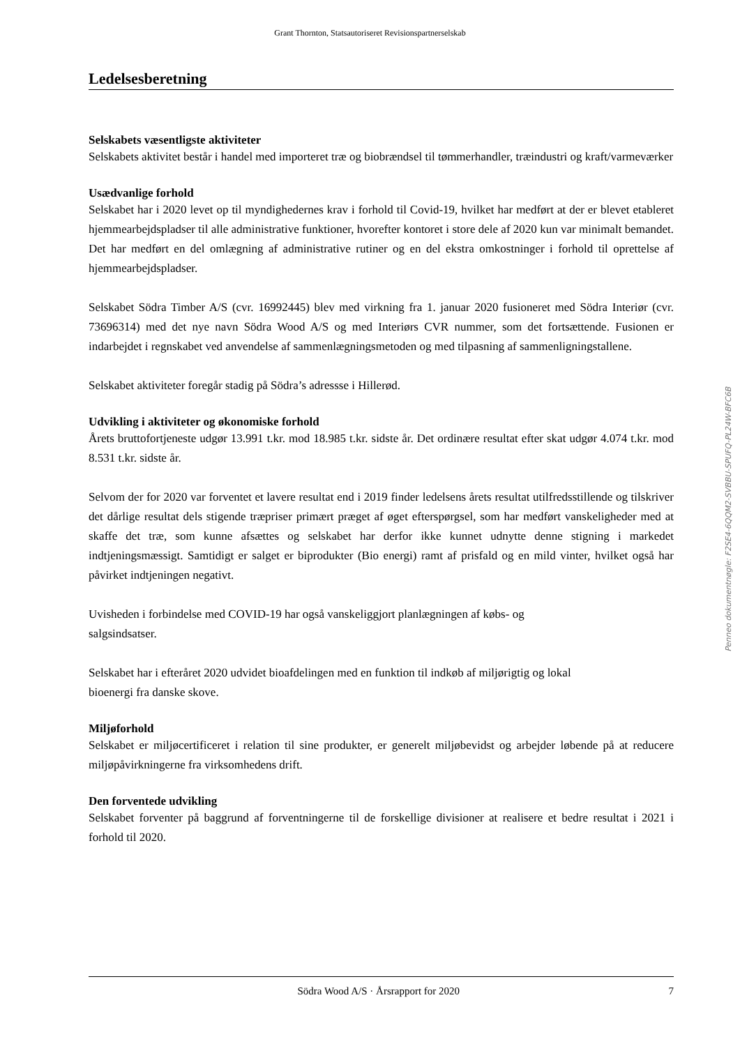Grant Thornton, Statsautoriseret Revisionspartnerselskab
Ledelsesberetning
Selskabets væsentligste aktiviteter
Selskabets aktivitet består i handel med importeret træ og biobrændsel til tømmerhandler, træindustri og kraft/varmeværker
Usædvanlige forhold
Selskabet har i 2020 levet op til myndighedernes krav i forhold til Covid-19, hvilket har medført at der er blevet etableret hjemmearbejdspladser til alle administrative funktioner, hvorefter kontoret i store dele af 2020 kun var minimalt bemandet. Det har medført en del omlægning af administrative rutiner og en del ekstra omkostninger i forhold til oprettelse af hjemmearbejdspladser.
Selskabet Södra Timber A/S (cvr. 16992445) blev med virkning fra 1. januar 2020 fusioneret med Södra Interiør (cvr. 73696314) med det nye navn Södra Wood A/S og med Interiørs CVR nummer, som det fortsættende. Fusionen er indarbejdet i regnskabet ved anvendelse af sammenlægningsmetoden og med tilpasning af sammenligningstallene.
Selskabet aktiviteter foregår stadig på Södra’s adressse i Hillerød.
Udvikling i aktiviteter og økonomiske forhold
Årets bruttofortjeneste udgør 13.991 t.kr. mod 18.985 t.kr. sidste år. Det ordinære resultat efter skat udgør 4.074 t.kr. mod 8.531 t.kr. sidste år.
Selvom der for 2020 var forventet et lavere resultat end i 2019 finder ledelsens årets resultat utilfredsstillende og tilskriver det dårlige resultat dels stigende træpriser primært præget af øget efterspørgsel, som har medført vanskeligheder med at skaffe det træ, som kunne afsættes og selskabet har derfor ikke kunnet udnytte denne stigning i markedet indtjeningsmæssigt. Samtidigt er salget er biprodukter (Bio energi) ramt af prisfald og en mild vinter, hvilket også har påvirket indtjeningen negativt.
Uvisheden i forbindelse med COVID-19 har også vanskeliggjort planlægningen af købs- og
salgsindsatser.
Selskabet har i efteråret 2020 udvidet bioafdelingen med en funktion til indkøb af miljørigtig og lokal
bioenergi fra danske skove.
Miljøforhold
Selskabet er miljøcertificeret i relation til sine produkter, er generelt miljøbevidst og arbejder løbende på at reducere miljøpåvirkningerne fra virksomhedens drift.
Den forventede udvikling
Selskabet forventer på baggrund af forventningerne til de forskellige divisioner at realisere et bedre resultat i 2021 i forhold til 2020.
Penneo dokumentnøgle: F2SE4-6QQM2-SVBBU-SPUFQ-PL24W-BFC6B
Södra Wood A/S · Årsrapport for 2020 7